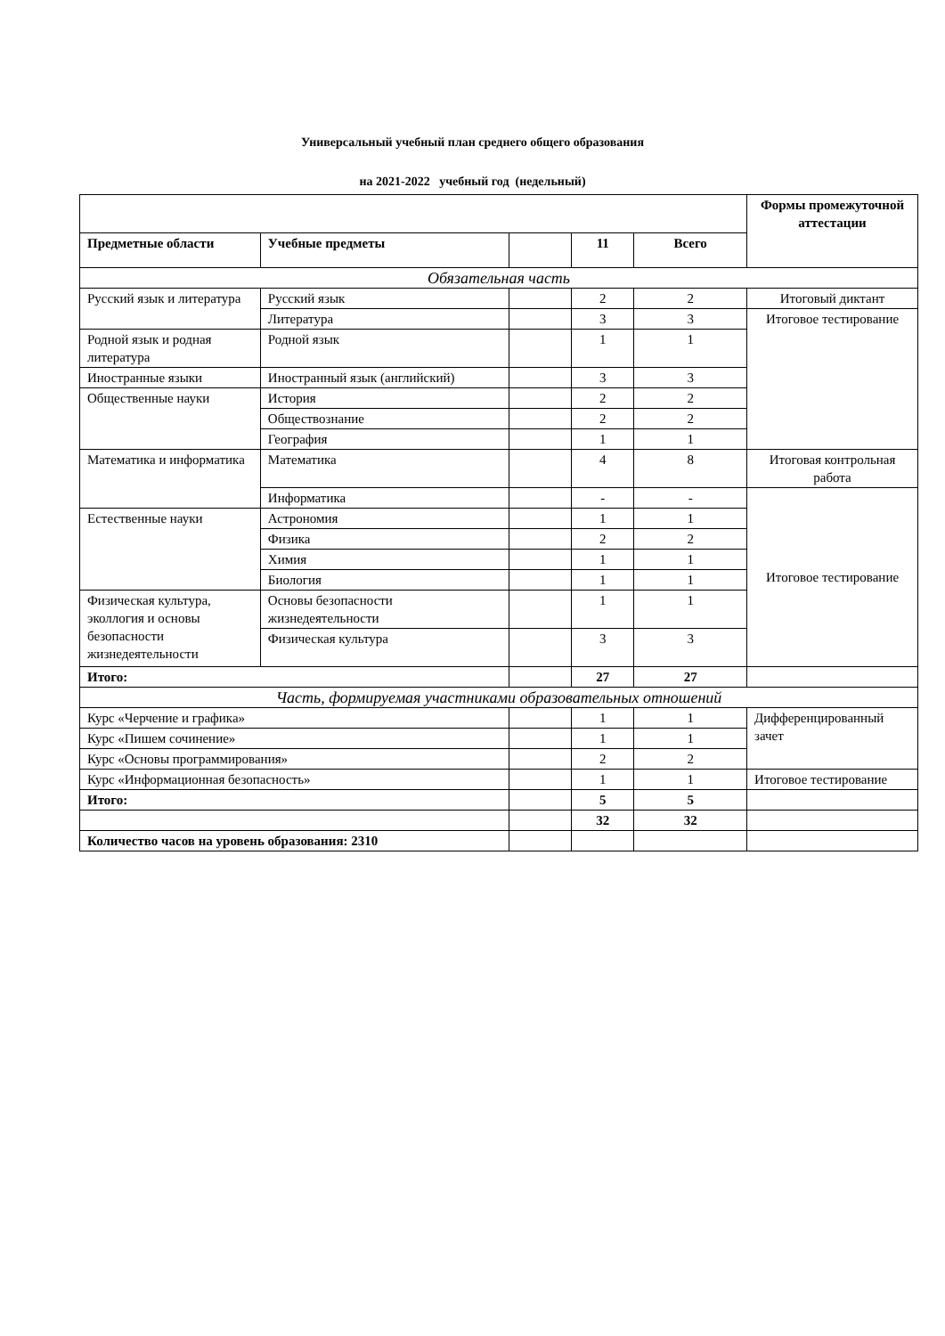Универсальный учебный план среднего общего образования
на 2021-2022 учебный год (недельный)
| | | | | | Формы промежуточной аттестации |
| --- | --- | --- | --- | --- | --- |
| Предметные области | Учебные предметы | | 11 | Всего | |
| Обязательная часть | | | | | |
| Русский язык и литература | Русский язык | | 2 | 2 | Итоговый диктант |
| | Литература | | 3 | 3 | Итоговое тестирование |
| Родной язык и родная литература | Родной язык | | 1 | 1 | |
| Иностранные языки | Иностранный язык (английский) | | 3 | 3 | |
| Общественные науки | История | | 2 | 2 | |
| | Обществознание | | 2 | 2 | |
| | География | | 1 | 1 | |
| Математика и информатика | Математика | | 4 | 8 | Итоговая контрольная работа |
| | Информатика | | - | - | Итоговое тестирование |
| Естественные науки | Астрономия | | 1 | 1 | |
| | Физика | | 2 | 2 | |
| | Химия | | 1 | 1 | |
| | Биология | | 1 | 1 | |
| Физическая культура, эколлогия и основы безопасности жизнедеятельности | Основы безопасности жизнедеятельности | | 1 | 1 | |
| | Физическая культура | | 3 | 3 | |
| Итого: | | | 27 | 27 | |
| Часть, формируемая участниками образовательных отношений | | | | | |
| Курс «Черчение и графика» | | | 1 | 1 | Дифференцированный зачет |
| Курс «Пишем сочинение» | | | 1 | 1 | |
| Курс «Основы программирования» | | | 2 | 2 | |
| Курс «Информационная безопасность» | | | 1 | 1 | Итоговое тестирование |
| Итого: | | | 5 | 5 | |
| | | | 32 | 32 | |
| Количество часов на уровень образования: 2310 | | | | | |